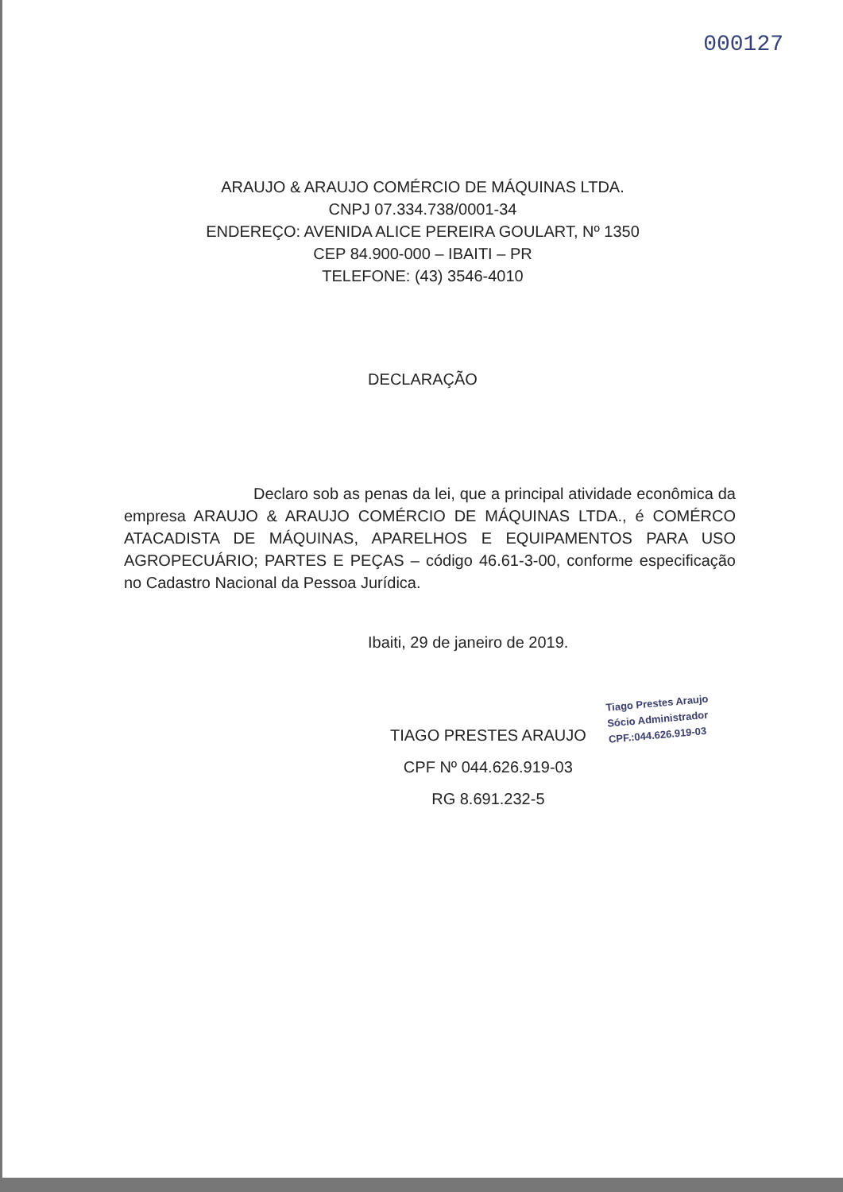000127
ARAUJO & ARAUJO COMÉRCIO DE MÁQUINAS LTDA.
CNPJ 07.334.738/0001-34
ENDEREÇO: AVENIDA ALICE PEREIRA GOULART, Nº 1350
CEP 84.900-000 – IBAITI – PR
TELEFONE: (43) 3546-4010
DECLARAÇÃO
Declaro sob as penas da lei, que a principal atividade econômica da empresa ARAUJO & ARAUJO COMÉRCIO DE MÁQUINAS LTDA., é COMÉRCO ATACADISTA DE MÁQUINAS, APARELHOS E EQUIPAMENTOS PARA USO AGROPECUÁRIO; PARTES E PEÇAS – código 46.61-3-00, conforme especificação no Cadastro Nacional da Pessoa Jurídica.
Ibaiti, 29 de janeiro de 2019.
TIAGO PRESTES ARAUJO
CPF Nº 044.626.919-03
RG 8.691.232-5
Tiago Prestes Araujo
Sócio Administrador
CPF.:044.626.919-03